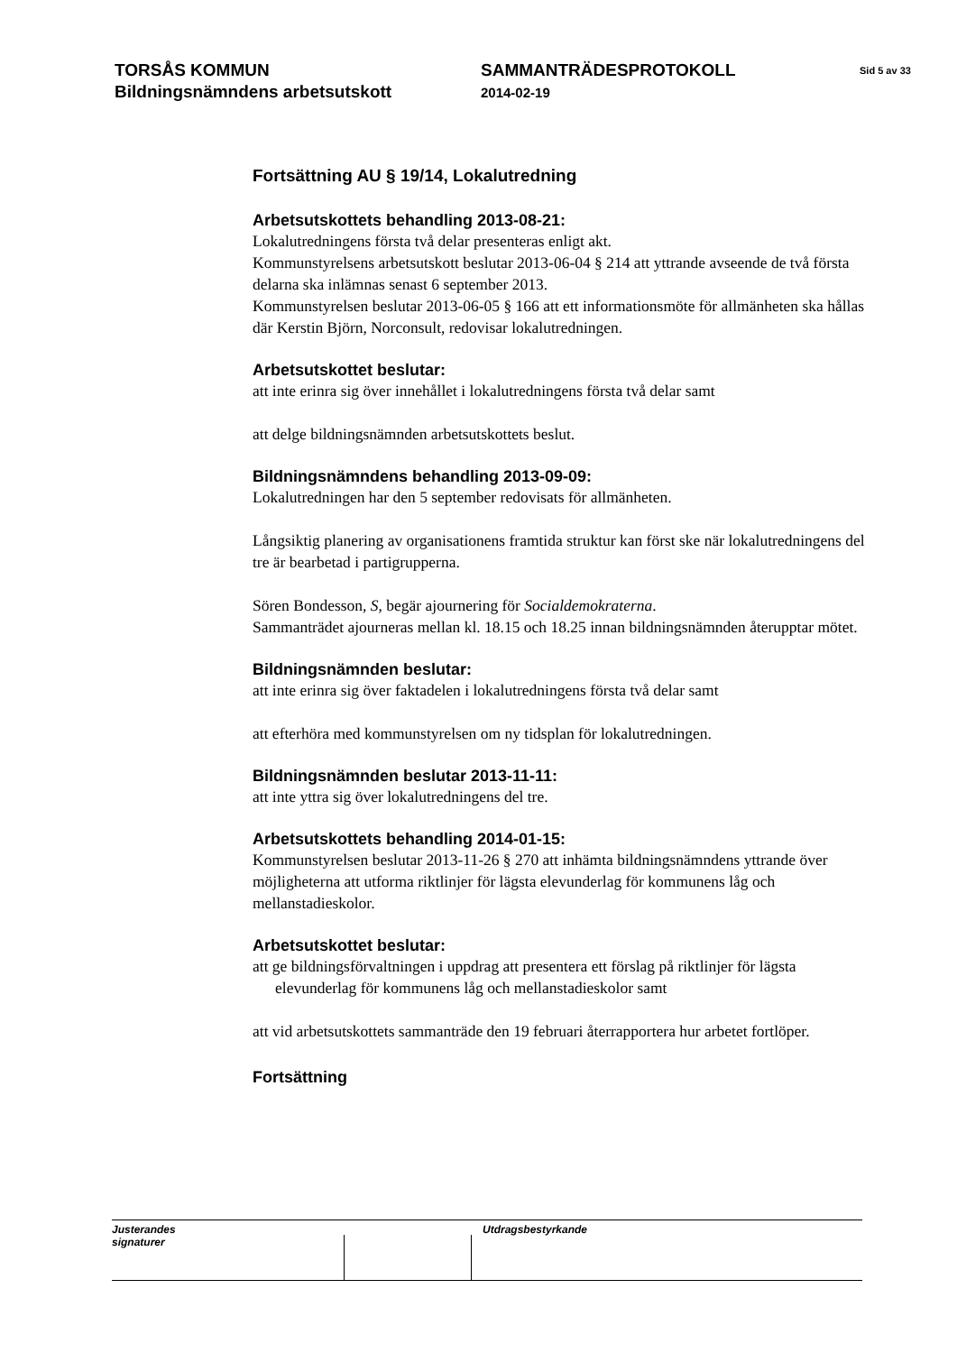TORSÅS KOMMUN
Bildningsnämndens arbetsutskott
SAMMANTRÄDESPROTOKOLL
2014-02-19
Sid 5 av 33
Fortsättning AU § 19/14, Lokalutredning
Arbetsutskottets behandling 2013-08-21:
Lokalutredningens första två delar presenteras enligt akt.
Kommunstyrelsens arbetsutskott beslutar 2013-06-04 § 214 att yttrande avseende de två första delarna ska inlämnas senast 6 september 2013.
Kommunstyrelsen beslutar 2013-06-05 § 166 att ett informationsmöte för allmänheten ska hållas där Kerstin Björn, Norconsult, redovisar lokalutredningen.
Arbetsutskottet beslutar:
att inte erinra sig över innehållet i lokalutredningens första två delar samt
att delge bildningsnämnden arbetsutskottets beslut.
Bildningsnämndens behandling 2013-09-09:
Lokalutredningen har den 5 september redovisats för allmänheten.
Långsiktig planering av organisationens framtida struktur kan först ske när lokalutredningens del tre är bearbetad i partigrupperna.
Sören Bondesson, S, begär ajournering för Socialdemokraterna.
Sammanträdet ajourneras mellan kl. 18.15 och 18.25 innan bildningsnämnden återupptar mötet.
Bildningsnämnden beslutar:
att inte erinra sig över faktadelen i lokalutredningens första två delar samt
att efterhöra med kommunstyrelsen om ny tidsplan för lokalutredningen.
Bildningsnämnden beslutar 2013-11-11:
att inte yttra sig över lokalutredningens del tre.
Arbetsutskottets behandling 2014-01-15:
Kommunstyrelsen beslutar 2013-11-26 § 270 att inhämta bildningsnämndens yttrande över möjligheterna att utforma riktlinjer för lägsta elevunderlag för kommunens låg och mellanstadieskolor.
Arbetsutskottet beslutar:
att ge bildningsförvaltningen i uppdrag att presentera ett förslag på riktlinjer för lägsta elevunderlag för kommunens låg och mellanstadieskolor samt
att vid arbetsutskottets sammanträde den 19 februari återrapportera hur arbetet fortlöper.
Fortsättning
Justerandes signaturer
Utdragsbestyrkande